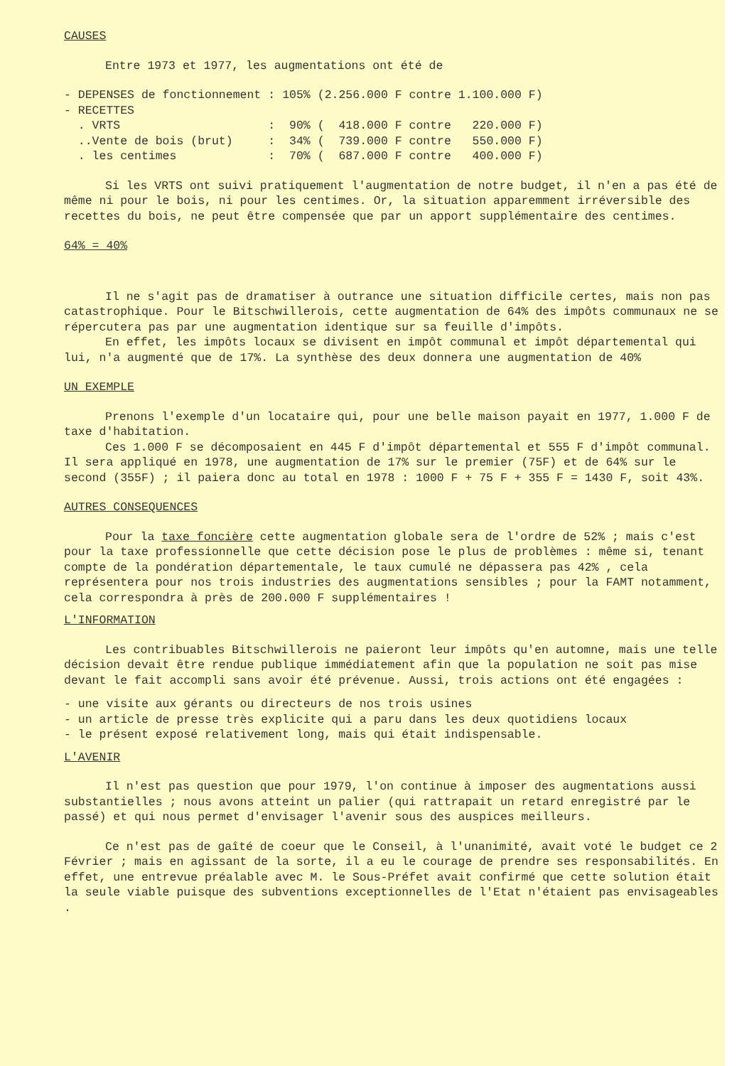CAUSES
Entre 1973 et 1977, les augmentations ont été de
| - DEPENSES de fonctionnement | : | 105% | (2.256.000 F contre 1.100.000 F) |
| - RECETTES | | | |
| . VRTS | : | 90% | ( 418.000 F contre 220.000 F) |
| ..Vente de bois (brut) | : | 34% | ( 739.000 F contre 550.000 F) |
| . les centimes | : | 70% | ( 687.000 F contre 400.000 F) |
Si les VRTS ont suivi pratiquement l'augmentation de notre budget, il n'en a pas été de même ni pour le bois, ni pour les centimes. Or, la situation apparemment irréversible des recettes du bois, ne peut être compensée que par un apport supplémentaire des centimes.
64% = 40%
Il ne s'agit pas de dramatiser à outrance une situation difficile certes, mais non pas catastrophique. Pour le Bitschwillerois, cette augmentation de 64% des impôts communaux ne se répercutera pas par une augmentation identique sur sa feuille d'impôts.
En effet, les impôts locaux se divisent en impôt communal et impôt départemental qui lui, n'a augmenté que de 17%. La synthèse des deux donnera une augmentation de 40%
UN EXEMPLE
Prenons l'exemple d'un locataire qui, pour une belle maison payait en 1977, 1.000 F de taxe d'habitation.
Ces 1.000 F se décomposaient en 445 F d'impôt départemental et 555 F d'impôt communal. Il sera appliqué en 1978, une augmentation de 17% sur le premier (75F) et de 64% sur le second (355F) ; il paiera donc au total en 1978 : 1000 F + 75 F + 355 F = 1430 F, soit 43%.
AUTRES CONSEQUENCES
Pour la taxe foncière cette augmentation globale sera de l'ordre de 52% ; mais c'est pour la taxe professionnelle que cette décision pose le plus de problèmes : même si, tenant compte de la pondération départementale, le taux cumulé ne dépassera pas 42% , cela représentera pour nos trois industries des augmentations sensibles ; pour la FAMT notamment, cela correspondra à près de 200.000 F supplémentaires !
L'INFORMATION
Les contribuables Bitschwillerois ne paieront leur impôts qu'en automne, mais une telle décision devait être rendue publique immédiatement afin que la population ne soit pas mise devant le fait accompli sans avoir été prévenue. Aussi, trois actions ont été engagées :
- une visite aux gérants ou directeurs de nos trois usines
- un article de presse très explicite qui a paru dans les deux quotidiens locaux
- le présent exposé relativement long, mais qui était indispensable.
L'AVENIR
Il n'est pas question que pour 1979, l'on continue à imposer des augmentations aussi substantielles ; nous avons atteint un palier (qui rattrapait un retard enregistré par le passé) et qui nous permet d'envisager l'avenir sous des auspices meilleurs.
Ce n'est pas de gaîté de coeur que le Conseil, à l'unanimité, avait voté le budget ce 2 Février ; mais en agissant de la sorte, il a eu le courage de prendre ses responsabilités. En effet, une entrevue préalable avec M. le Sous-Préfet avait confirmé que cette solution était la seule viable puisque des subventions exceptionnelles de l'Etat n'étaient pas envisageables .